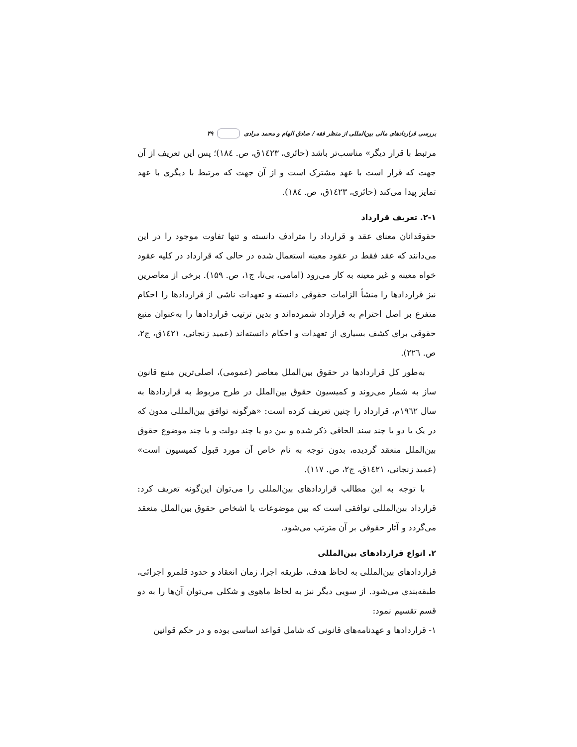بررسی قراردادهای مالی بین‌المللی از منظر فقه / صادق الهام و محمد مرادی ۴۹
مرتبط با قرار دیگر» مناسب‌تر باشد (حائری، ١٤٢٣ق، ص. ١٨٤)؛ پس این تعریف از آن جهت که قرار است با عهد مشترک است و از آن جهت که مرتبط با دیگری با عهد تمایز پیدا می‌کند (حائری، ١٤٢٣ق، ص. ١٨٤).
۲-۱. تعریف قرارداد
حقوقدانان معنای عقد و قرارداد را مترادف دانسته و تنها تفاوت موجود را در این می‌دانند که عقد فقط در عقود معینه استعمال شده در حالی که قرارداد در کلیه عقود خواه معینه و غیر معینه به کار می‌رود (امامی، بی‌تا، ج۱، ص. ۱۵۹). برخی از معاصرین نیز قراردادها را منشأ الزامات حقوقی دانسته و تعهدات ناشی از قراردادها را احکام متفرع بر اصل احترام به قرارداد شمرده‌اند و بدین ترتیب قراردادها را به‌عنوان منبع حقوقی برای کشف بسیاری از تعهدات و احکام دانسته‌اند (عمید زنجانی، ١٤٢١ق، ج۲، ص. ٢٢٦).
به‌طور کل قراردادها در حقوق بین‌الملل معاصر (عمومی)، اصلی‌ترین منبع قانون ساز به شمار می‌روند و کمیسیون حقوق بین‌الملل در طرح مربوط به قراردادها به سال ۱۹٦۲م، قرارداد را چنین تعریف کرده است: «هرگونه توافق بین‌المللی مدون که در یک یا دو یا چند سند الحاقی ذکر شده و بین دو یا چند دولت و یا چند موضوع حقوق بین‌الملل منعقد گردیده، بدون توجه به نام خاص آن مورد قبول کمیسیون است» (عمید زنجانی، ١٤٢١ق، ج۲، ص. ۱۱۷).
با توجه به این مطالب قراردادهای بین‌المللی را می‌توان این‌گونه تعریف کرد: قرارداد بین‌المللی توافقی است که بین موضوعات یا اشخاص حقوق بین‌الملل منعقد می‌گردد و آثار حقوقی بر آن مترتب می‌شود.
۲. انواع قراردادهای بین‌المللی
قراردادهای بین‌المللی به لحاظ هدف، طریقه اجرا، زمان انعقاد و حدود قلمرو اجرائی، طبقه‌بندی می‌شود. از سویی دیگر نیز به لحاظ ماهوی و شکلی می‌توان آن‌ها را به دو قسم تقسیم نمود:
۱- قراردادها و عهدنامه‌های قانونی که شامل قواعد اساسی بوده و در حکم قوانین